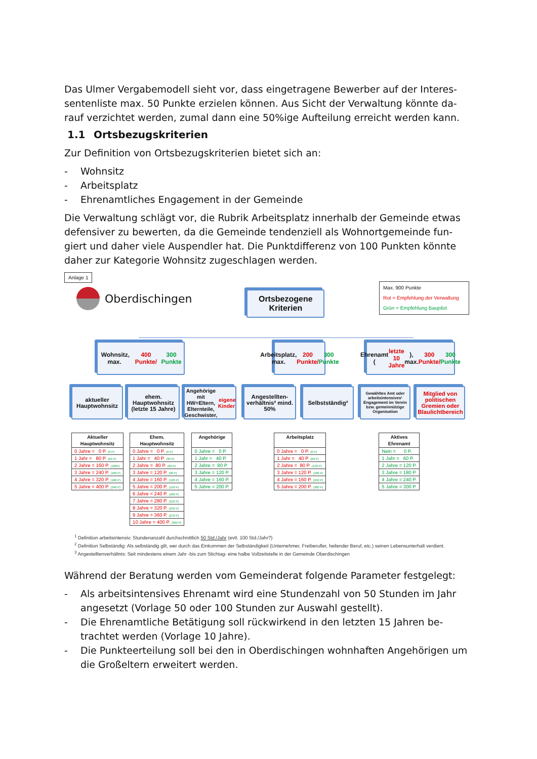Das Ulmer Vergabemodell sieht vor, dass eingetragene Bewerber auf der Interes-sentenliste max. 50 Punkte erzielen können. Aus Sicht der Verwaltung könnte da-rauf verzichtet werden, zumal dann eine 50%ige Aufteilung erreicht werden kann.
1.1 Ortsbezugskriterien
Zur Definition von Ortsbezugskriterien bietet sich an:
- Wohnsitz
- Arbeitsplatz
- Ehrenamtliches Engagement in der Gemeinde
Die Verwaltung schlägt vor, die Rubrik Arbeitsplatz innerhalb der Gemeinde etwas defensiver zu bewerten, da die Gemeinde tendenziell als Wohnortgemeinde fun-giert und daher viele Auspendler hat. Die Punktdifferenz von 100 Punkten könnte daher zur Kategorie Wohnsitz zugeschlagen werden.
Anlage 1
Oberdischingen
Ortsbezogene
Kriterien
Max. 900 Punkte
Rot = Empfehlung der Verwaltung
Grün = Empfehlung Baupilot
Wohnsitz, max. 400 Punkte/
300 Punkte
Arbeitsplatz, max. 200 Punkte/ 300 Punkte
Ehrenamt (letzte 10 Jahre), max. 300 Punkte/ 300 Punkte
aktueller Hauptwohnsitz
ehem. Hauptwohnsitz (letzte 15 Jahre)
Angehörige mit HW=Eltern, Elternteile, Geschwister, eigene Kinder
Angestellten-verhältnis³ mind. 50%
Selbstständig²
Gewähltes Amt oder arbeitsintensives¹ Engagement im Verein bzw. gemeinnützige Organisation
Mitglied von politischen Gremien oder Blaulichtbereich
| Aktueller Hauptwohnsitz |
| --- |
| 0 Jahre = 0 P. (0 P) |
| 1 Jahr = 80 P. (60 P) |
| 2 Jahre = 160 P. (120P) |
| 3 Jahre = 240 P. (160 P) |
| 4 Jahre = 320 P. (180 P) |
| 5 Jahre = 400 P. (240 P) |
| Ehem. Hauptwohnsitz |
| --- |
| 0 Jahre = 0 P. (0 P) |
| 1 Jahr = 40 P. (30 P) |
| 2 Jahre = 80 P. (60 P) |
| 3 Jahre = 120 P. (90 P) |
| 4 Jahre = 160 P. (120 P) |
| 5 Jahre = 200 P. (150 P) |
| 6 Jahre = 240 P. (180 P) |
| 7 Jahre = 280 P. (210 P) |
| 8 Jahre = 320 P. (240 P) |
| 9 Jahre = 360 P. (270 P) |
| 10 Jahre = 400 P. (300 P) |
| Angehörige |
| --- |
| 0 Jahre = 0 P. |
| 1 Jahr = 40 P. |
| 2 Jahre = 80 P. |
| 3 Jahre = 120 P. |
| 4 Jahre = 160 P. |
| 5 Jahre = 200 P. |
| Arbeitsplatz |
| --- |
| 0 Jahre = 0 P. (0 P) |
| 1 Jahr = 40 P. (60 P) |
| 2 Jahre = 80 P. (120 P) |
| 3 Jahre = 120 P. (180 P) |
| 4 Jahre = 160 P. (240 P) |
| 5 Jahre = 200 P. (300 P) |
| Aktives Ehrenamt |
| --- |
| Nein = 0 P. |
| 1 Jahr = 60 P. |
| 2 Jahre = 120 P. |
| 3 Jahre = 180 P. |
| 4 Jahre = 240 P. |
| 5 Jahre = 300 P. |
<sup>1</sup> Definition arbeitsintensiv; Stundenanzahl durchschnittlich 50 Std./Jahr (evtl. 100 Std./Jahr?)
<sup>2</sup> Definition Selbständig: Als selbständig gilt, wer durch das Einkommen der Selbständigkeit (Unternehmer, Freiberufler, heilender Beruf, etc.) seinen Lebensunterhalt verdient.
<sup>3</sup> Angestelltenverhältnis: Seit mindestens einem Jahr -bis zum Stichtag- eine halbe Vollzeitstelle in der Gemeinde Oberdischingen
Während der Beratung werden vom Gemeinderat folgende Parameter festgelegt:
- Als arbeitsintensives Ehrenamt wird eine Stundenzahl von 50 Stunden im Jahr angesetzt (Vorlage 50 oder 100 Stunden zur Auswahl gestellt).
- Die Ehrenamtliche Betätigung soll rückwirkend in den letzten 15 Jahren be-trachtet werden (Vorlage 10 Jahre).
- Die Punkteerteilung soll bei den in Oberdischingen wohnhaften Angehörigen um die Großeltern erweitert werden.